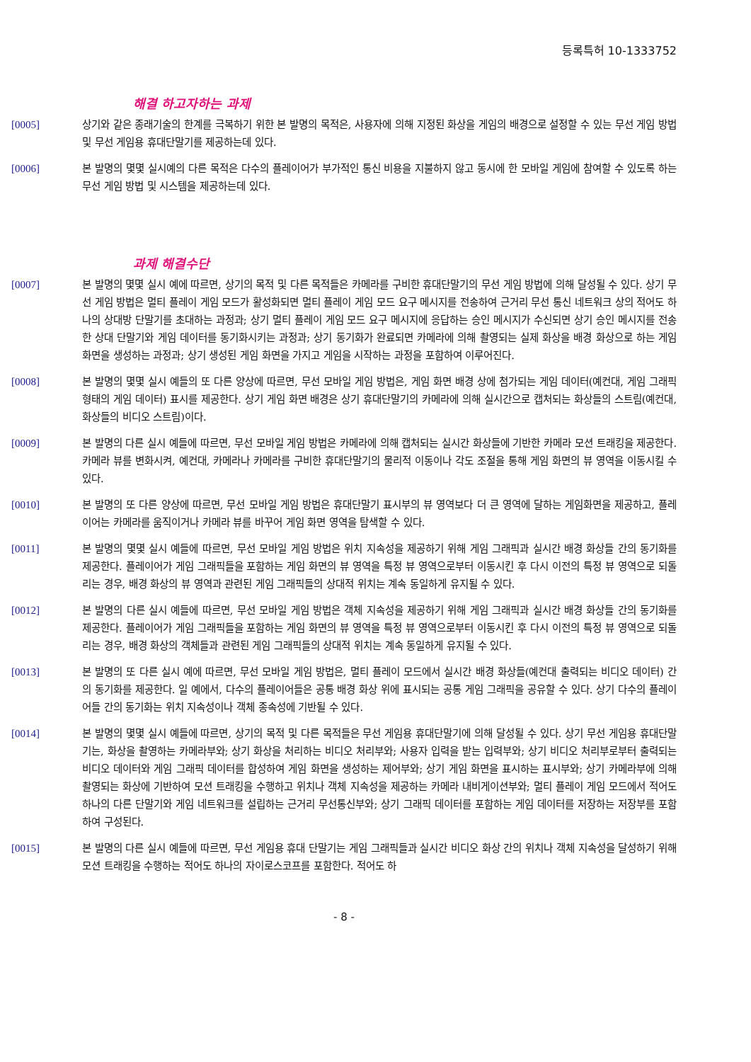등록특허 10-1333752
해결 하고자하는 과제
[0005] 상기와 같은 종래기술의 한계를 극복하기 위한 본 발명의 목적은, 사용자에 의해 지정된 화상을 게임의 배경으로 설정할 수 있는 무선 게임 방법 및 무선 게임용 휴대단말기를 제공하는데 있다.
[0006] 본 발명의 몇몇 실시예의 다른 목적은 다수의 플레이어가 부가적인 통신 비용을 지불하지 않고 동시에 한 모바일 게임에 참여할 수 있도록 하는 무선 게임 방법 및 시스템을 제공하는데 있다.
과제 해결수단
[0007] 본 발명의 몇몇 실시 예에 따르면, 상기의 목적 및 다른 목적들은 카메라를 구비한 휴대단말기의 무선 게임 방법에 의해 달성될 수 있다. 상기 무선 게임 방법은 멀티 플레이 게임 모드가 활성화되면 멀티 플레이 게임 모드 요구 메시지를 전송하여 근거리 무선 통신 네트워크 상의 적어도 하나의 상대방 단말기를 초대하는 과정과; 상기 멀티 플레이 게임 모드 요구 메시지에 응답하는 승인 메시지가 수신되면 상기 승인 메시지를 전송한 상대 단말기와 게임 데이터를 동기화시키는 과정과; 상기 동기화가 완료되면 카메라에 의해 촬영되는 실제 화상을 배경 화상으로 하는 게임 화면을 생성하는 과정과; 상기 생성된 게임 화면을 가지고 게임을 시작하는 과정을 포함하여 이루어진다.
[0008] 본 발명의 몇몇 실시 예들의 또 다른 양상에 따르면, 무선 모바일 게임 방법은, 게임 화면 배경 상에 첨가되는 게임 데이터(예컨대, 게임 그래픽 형태의 게임 데이터) 표시를 제공한다. 상기 게임 화면 배경은 상기 휴대단말기의 카메라에 의해 실시간으로 캡처되는 화상들의 스트림(예컨대, 화상들의 비디오 스트림)이다.
[0009] 본 발명의 다른 실시 예들에 따르면, 무선 모바일 게임 방법은 카메라에 의해 캡처되는 실시간 화상들에 기반한 카메라 모션 트래킹을 제공한다. 카메라 뷰를 변화시켜, 예컨대, 카메라나 카메라를 구비한 휴대단말기의 물리적 이동이나 각도 조절을 통해 게임 화면의 뷰 영역을 이동시킬 수 있다.
[0010] 본 발명의 또 다른 양상에 따르면, 무선 모바일 게임 방법은 휴대단말기 표시부의 뷰 영역보다 더 큰 영역에 달하는 게임화면을 제공하고, 플레이어는 카메라를 움직이거나 카메라 뷰를 바꾸어 게임 화면 영역을 탐색할 수 있다.
[0011] 본 발명의 몇몇 실시 예들에 따르면, 무선 모바일 게임 방법은 위치 지속성을 제공하기 위해 게임 그래픽과 실시간 배경 화상들 간의 동기화를 제공한다. 플레이어가 게임 그래픽들을 포함하는 게임 화면의 뷰 영역을 특정 뷰 영역으로부터 이동시킨 후 다시 이전의 특정 뷰 영역으로 되돌리는 경우, 배경 화상의 뷰 영역과 관련된 게임 그래픽들의 상대적 위치는 계속 동일하게 유지될 수 있다.
[0012] 본 발명의 다른 실시 예들에 따르면, 무선 모바일 게임 방법은 객체 지속성을 제공하기 위해 게임 그래픽과 실시간 배경 화상들 간의 동기화를 제공한다. 플레이어가 게임 그래픽들을 포함하는 게임 화면의 뷰 영역을 특정 뷰 영역으로부터 이동시킨 후 다시 이전의 특정 뷰 영역으로 되돌리는 경우, 배경 화상의 객체들과 관련된 게임 그래픽들의 상대적 위치는 계속 동일하게 유지될 수 있다.
[0013] 본 발명의 또 다른 실시 예에 따르면, 무선 모바일 게임 방법은, 멀티 플레이 모드에서 실시간 배경 화상들(예컨대 출력되는 비디오 데이터) 간의 동기화를 제공한다. 일 예에서, 다수의 플레이어들은 공통 배경 화상 위에 표시되는 공통 게임 그래픽을 공유할 수 있다. 상기 다수의 플레이어들 간의 동기화는 위치 지속성이나 객체 종속성에 기반될 수 있다.
[0014] 본 발명의 몇몇 실시 예들에 따르면, 상기의 목적 및 다른 목적들은 무선 게임용 휴대단말기에 의해 달성될 수 있다. 상기 무선 게임용 휴대단말기는, 화상을 촬영하는 카메라부와; 상기 화상을 처리하는 비디오 처리부와; 사용자 입력을 받는 입력부와; 상기 비디오 처리부로부터 출력되는 비디오 데이터와 게임 그래픽 데이터를 합성하여 게임 화면을 생성하는 제어부와; 상기 게임 화면을 표시하는 표시부와; 상기 카메라부에 의해 촬영되는 화상에 기반하여 모션 트래킹을 수행하고 위치나 객체 지속성을 제공하는 카메라 내비게이션부와; 멀티 플레이 게임 모드에서 적어도 하나의 다른 단말기와 게임 네트워크를 설립하는 근거리 무선통신부와; 상기 그래픽 데이터를 포함하는 게임 데이터를 저장하는 저장부를 포함하여 구성된다.
[0015] 본 발명의 다른 실시 예들에 따르면, 무선 게임용 휴대 단말기는 게임 그래픽들과 실시간 비디오 화상 간의 위치나 객체 지속성을 달성하기 위해 모션 트래킹을 수행하는 적어도 하나의 자이로스코프를 포함한다. 적어도 하
- 8 -